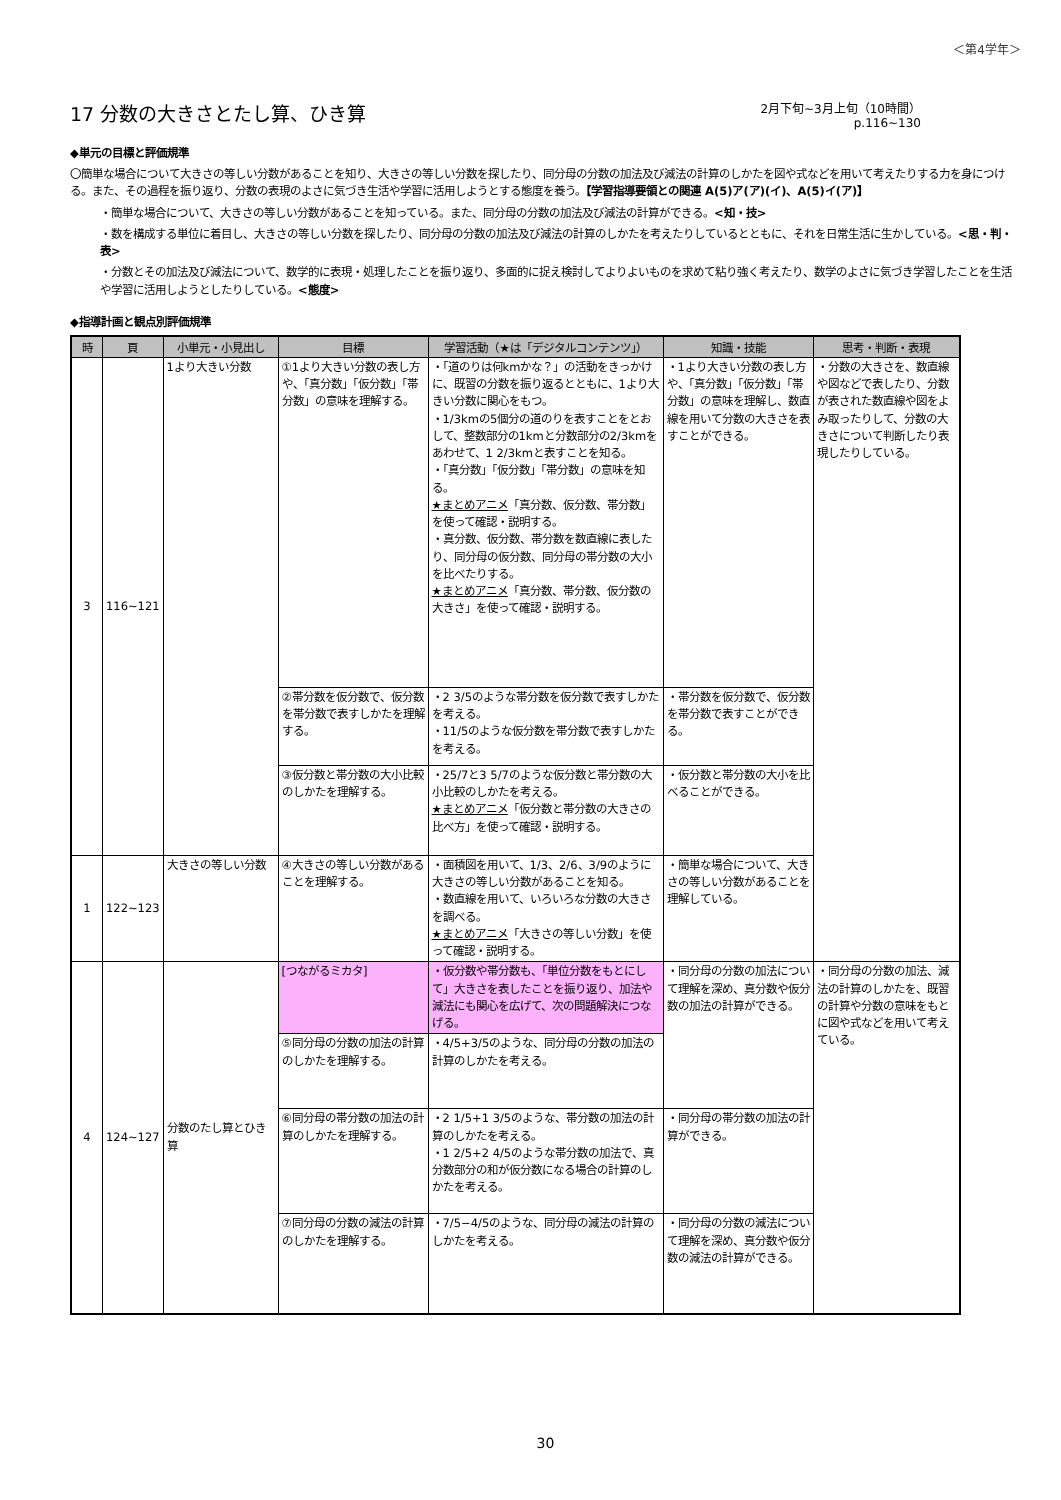＜第4学年＞
17 分数の大きさとたし算、ひき算
2月下旬~3月上旬（10時間）
p.116~130
◆単元の目標と評価規準
〇簡単な場合について大きさの等しい分数があることを知り、大きさの等しい分数を探したり、同分母の分数の加法及び減法の計算のしかたを図や式などを用いて考えたりする力を身につける。また、その過程を振り返り、分数の表現のよさに気づき生活や学習に活用しようとする態度を養う。【学習指導要領との関連 A(5)ア(ア)(イ)、A(5)イ(ア)】
・簡単な場合について、大きさの等しい分数があることを知っている。また、同分母の分数の加法及び減法の計算ができる。<知・技>
・数を構成する単位に着目し、大きさの等しい分数を探したり、同分母の分数の加法及び減法の計算のしかたを考えたりしているとともに、それを日常生活に生かしている。<思・判・表>
・分数とその加法及び減法について、数学的に表現・処理したことを振り返り、多面的に捉え検討してよりよいものを求めて粘り強く考えたり、数学のよさに気づき学習したことを生活や学習に活用しようとしたりしている。<態度>
◆指導計画と観点別評価規準
| 時 | 頁 | 小単元・小見出し | 目標 | 学習活動（★は「デジタルコンテンツ」） | 知識・技能 | 思考・判断・表現 |
| --- | --- | --- | --- | --- | --- | --- |
| 3 | 116~121 | 1より大きい分数 | ①1より大きい分数の表し方や、「真分数」「仮分数」「帯分数」の意味を理解する。 | ・「道のりは何kmかな？」の活動をきっかけに、既習の分数を振り返るとともに、1より大きい分数に関心をもつ。 ・1/3kmの5個分の道のりを表すことをとおして、整数部分の1kmと分数部分の2/3kmをあわせて、1 2/3kmと表すことを知る。 ・「真分数」「仮分数」「帯分数」の意味を知る。 ★まとめアニメ 「真分数、仮分数、帯分数」を使って確認・説明する。 ・真分数、仮分数、帯分数を数直線に表したり、同分母の仮分数、同分母の帯分数の大小を比べたりする。 ★まとめアニメ 「真分数、帯分数、仮分数の大きさ」を使って確認・説明する。 | ・1より大きい分数の表し方や、「真分数」「仮分数」「帯分数」の意味を理解し、数直線を用いて分数の大きさを表すことができる。 | ・分数の大きさを、数直線や図などで表したり、分数が表された数直線や図をよみ取ったりして、分数の大きさについて判断したり表現したりしている。 |
| | | | ②帯分数を仮分数で、仮分数を帯分数で表すしかたを理解する。 | ・2 3/5のような帯分数を仮分数で表すしかたを考える。 ・11/5のような仮分数を帯分数で表すしかたを考える。 | ・帯分数を仮分数で、仮分数を帯分数で表すことができる。 | |
| | | | ③仮分数と帯分数の大小比較のしかたを理解する。 | ・25/7と3 5/7のような仮分数と帯分数の大小比較のしかたを考える。 ★まとめアニメ 「仮分数と帯分数の大きさの比べ方」を使って確認・説明する。 | ・仮分数と帯分数の大小を比べることができる。 | |
| 1 | 122~123 | 大きさの等しい分数 | ④大きさの等しい分数があることを理解する。 | ・面積図を用いて、1/3、2/6、3/9のように大きさの等しい分数があることを知る。 ・数直線を用いて、いろいろな分数の大きさを調べる。 ★まとめアニメ 「大きさの等しい分数」を使って確認・説明する。 | ・簡単な場合について、大きさの等しい分数があることを理解している。 | |
| 4 | 124~127 | 分数のたし算とひき算 | [つながるミカタ] | ・仮分数や帯分数も、「単位分数をもとにして」大きさを表したことを振り返り、加法や減法にも関心を広げて、次の問題解決につなげる。 | ・同分母の分数の加法について理解を深め、真分数や仮分数の加法の計算ができる。 | ・同分母の分数の加法、減法の計算のしかたを、既習の計算や分数の意味をもとに図や式などを用いて考えている。 |
| | | | ⑤同分母の分数の加法の計算のしかたを理解する。 | ・4/5+3/5のような、同分母の分数の加法の計算のしかたを考える。 | | |
| | | | ⑥同分母の帯分数の加法の計算のしかたを理解する。 | ・2 1/5+1 3/5のような、帯分数の加法の計算のしかたを考える。 ・1 2/5+2 4/5のような帯分数の加法で、真分数部分の和が仮分数になる場合の計算のしかたを考える。 | ・同分母の帯分数の加法の計算ができる。 | |
| | | | ⑦同分母の分数の減法の計算のしかたを理解する。 | ・7/5−4/5のような、同分母の減法の計算のしかたを考える。 | ・同分母の分数の減法について理解を深め、真分数や仮分数の減法の計算ができる。 | |
30